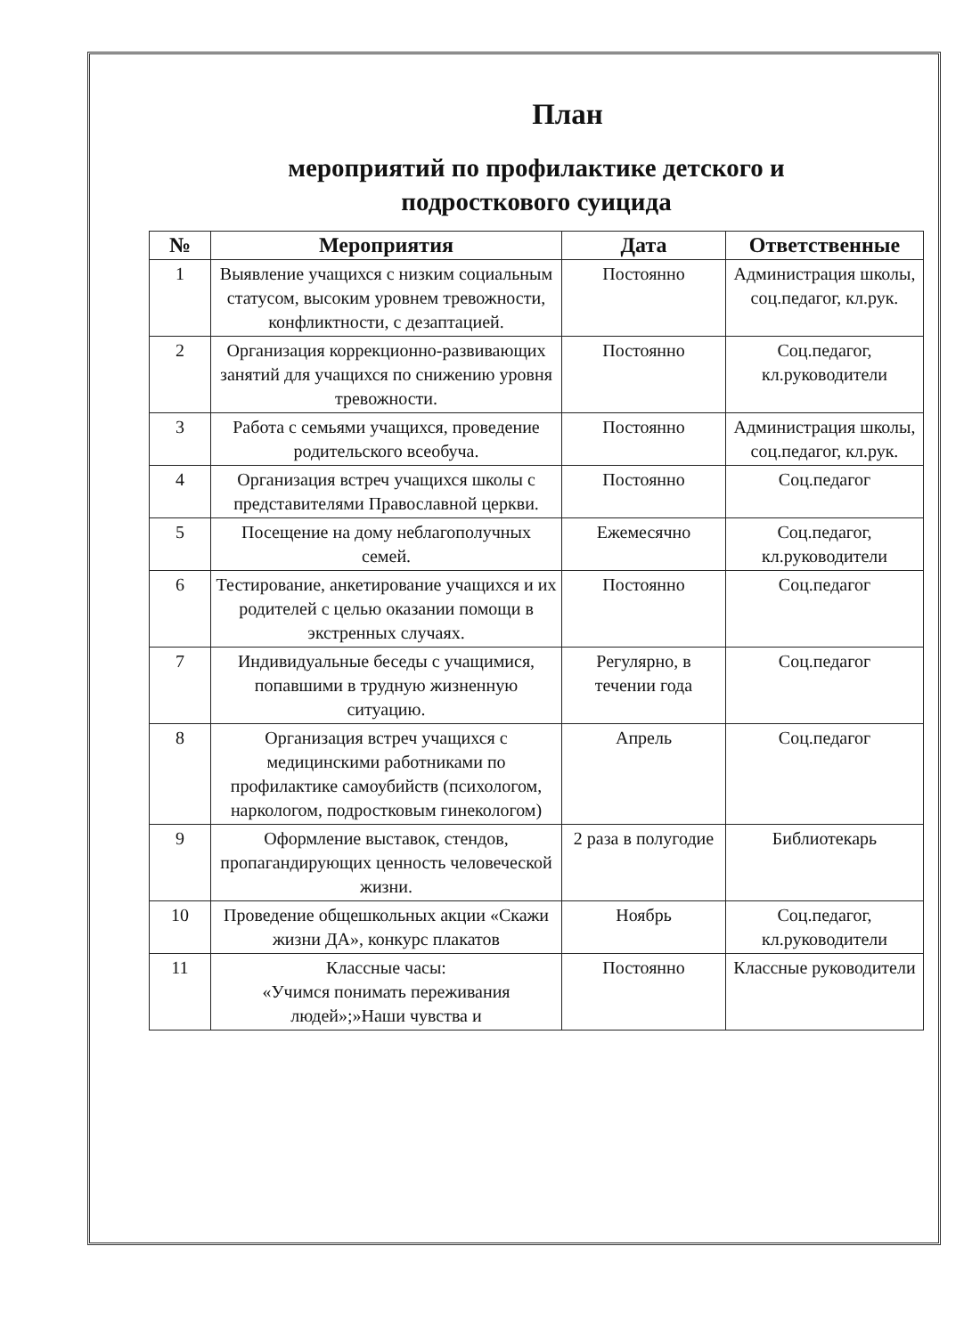План
мероприятий по профилактике детского и
подросткового суицида
| № | Мероприятия | Дата | Ответственные |
| --- | --- | --- | --- |
| 1 | Выявление учащихся с низким социальным статусом, высоким уровнем тревожности, конфликтности, с дезаптацией. | Постоянно | Администрация школы, соц.педагог, кл.рук. |
| 2 | Организация коррекционно-развивающих занятий для учащихся по снижению уровня тревожности. | Постоянно | Соц.педагог, кл.руководители |
| 3 | Работа с семьями учащихся, проведение родительского всеобуча. | Постоянно | Администрация школы, соц.педагог, кл.рук. |
| 4 | Организация встреч учащихся школы с представителями Православной церкви. | Постоянно | Соц.педагог |
| 5 | Посещение на дому неблагополучных семей. | Ежемесячно | Соц.педагог, кл.руководители |
| 6 | Тестирование, анкетирование учащихся и их родителей с целью оказании помощи в экстренных случаях. | Постоянно | Соц.педагог |
| 7 | Индивидуальные беседы с учащимися, попавшими в трудную жизненную ситуацию. | Регулярно, в течении года | Соц.педагог |
| 8 | Организация встреч учащихся с медицинскими работниками по профилактике самоубийств (психологом, наркологом, подростковым гинекологом) | Апрель | Соц.педагог |
| 9 | Оформление выставок, стендов, пропагандирующих ценность человеческой жизни. | 2 раза в полугодие | Библиотекарь |
| 10 | Проведение общешкольных акции «Скажи жизни ДА», конкурс плакатов | Ноябрь | Соц.педагог, кл.руководители |
| 11 | Классные часы: «Учимся понимать переживания людей»;»Наши чувства и | Постоянно | Классные руководители |